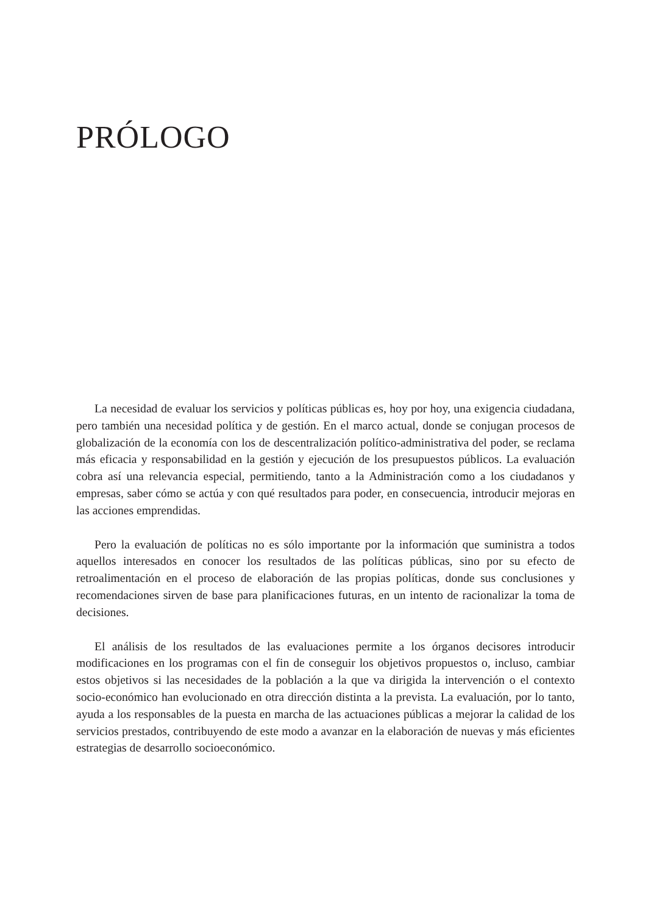PRÓLOGO
La necesidad de evaluar los servicios y políticas públicas es, hoy por hoy, una exigencia ciudadana, pero también una necesidad política y de gestión. En el marco actual, donde se conjugan procesos de globalización de la economía con los de descentralización político-administrativa del poder, se reclama más eficacia y responsabilidad en la gestión y ejecución de los presupuestos públicos. La evaluación cobra así una relevancia especial, permitiendo, tanto a la Administración como a los ciudadanos y empresas, saber cómo se actúa y con qué resultados para poder, en consecuencia, introducir mejoras en las acciones emprendidas.
Pero la evaluación de políticas no es sólo importante por la información que suministra a todos aquellos interesados en conocer los resultados de las políticas públicas, sino por su efecto de retroalimentación en el proceso de elaboración de las propias políticas, donde sus conclusiones y recomendaciones sirven de base para planificaciones futuras, en un intento de racionalizar la toma de decisiones.
El análisis de los resultados de las evaluaciones permite a los órganos decisores introducir modificaciones en los programas con el fin de conseguir los objetivos propuestos o, incluso, cambiar estos objetivos si las necesidades de la población a la que va dirigida la intervención o el contexto socio-económico han evolucionado en otra dirección distinta a la prevista. La evaluación, por lo tanto, ayuda a los responsables de la puesta en marcha de las actuaciones públicas a mejorar la calidad de los servicios prestados, contribuyendo de este modo a avanzar en la elaboración de nuevas y más eficientes estrategias de desarrollo socioeconómico.